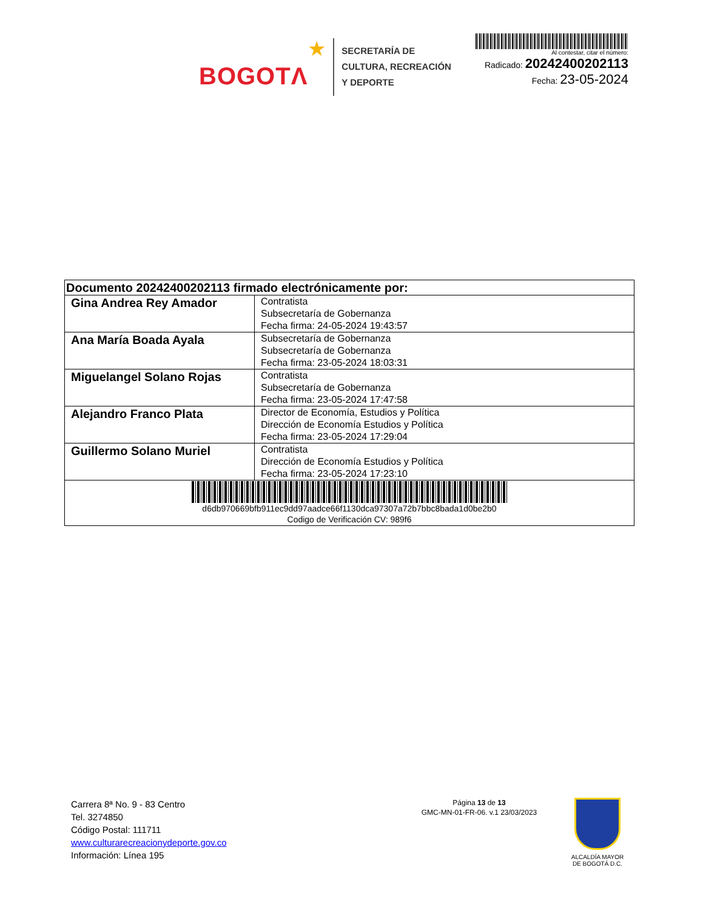BOGOTΛ ★
SECRETARÍA DE
CULTURA, RECREACIÓN
Y DEPORTE
Al contestar, citar el número:
Radicado: 20242400202113
Fecha: 23-05-2024
| Documento 20242400202113 firmado electrónicamente por: | |
| --- | --- |
| Gina Andrea Rey Amador | Contratista Subsecretaría de Gobernanza Fecha firma: 24-05-2024 19:43:57 |
| Ana María Boada Ayala | Subsecretaría de Gobernanza Subsecretaría de Gobernanza Fecha firma: 23-05-2024 18:03:31 |
| Miguelangel Solano Rojas | Contratista Subsecretaría de Gobernanza Fecha firma: 23-05-2024 17:47:58 |
| Alejandro Franco Plata | Director de Economía, Estudios y Política Dirección de Economía Estudios y Política Fecha firma: 23-05-2024 17:29:04 |
| Guillermo Solano Muriel | Contratista Dirección de Economía Estudios y Política Fecha firma: 23-05-2024 17:23:10 |
| d6db970669bfb911ec9dd97aadce66f1130dca97307a72b7bbc8bada1d0be2b0 Codigo de Verificación CV: 989f6 | |
Carrera 8ª No. 9 - 83 Centro
Tel. 3274850
Código Postal: 111711
www.culturarecreacionydeporte.gov.co
Información: Línea 195
Página 13 de 13
GMC-MN-01-FR-06. v.1 23/03/2023
ALCALDÍA MAYOR
DE BOGOTÁ D.C.